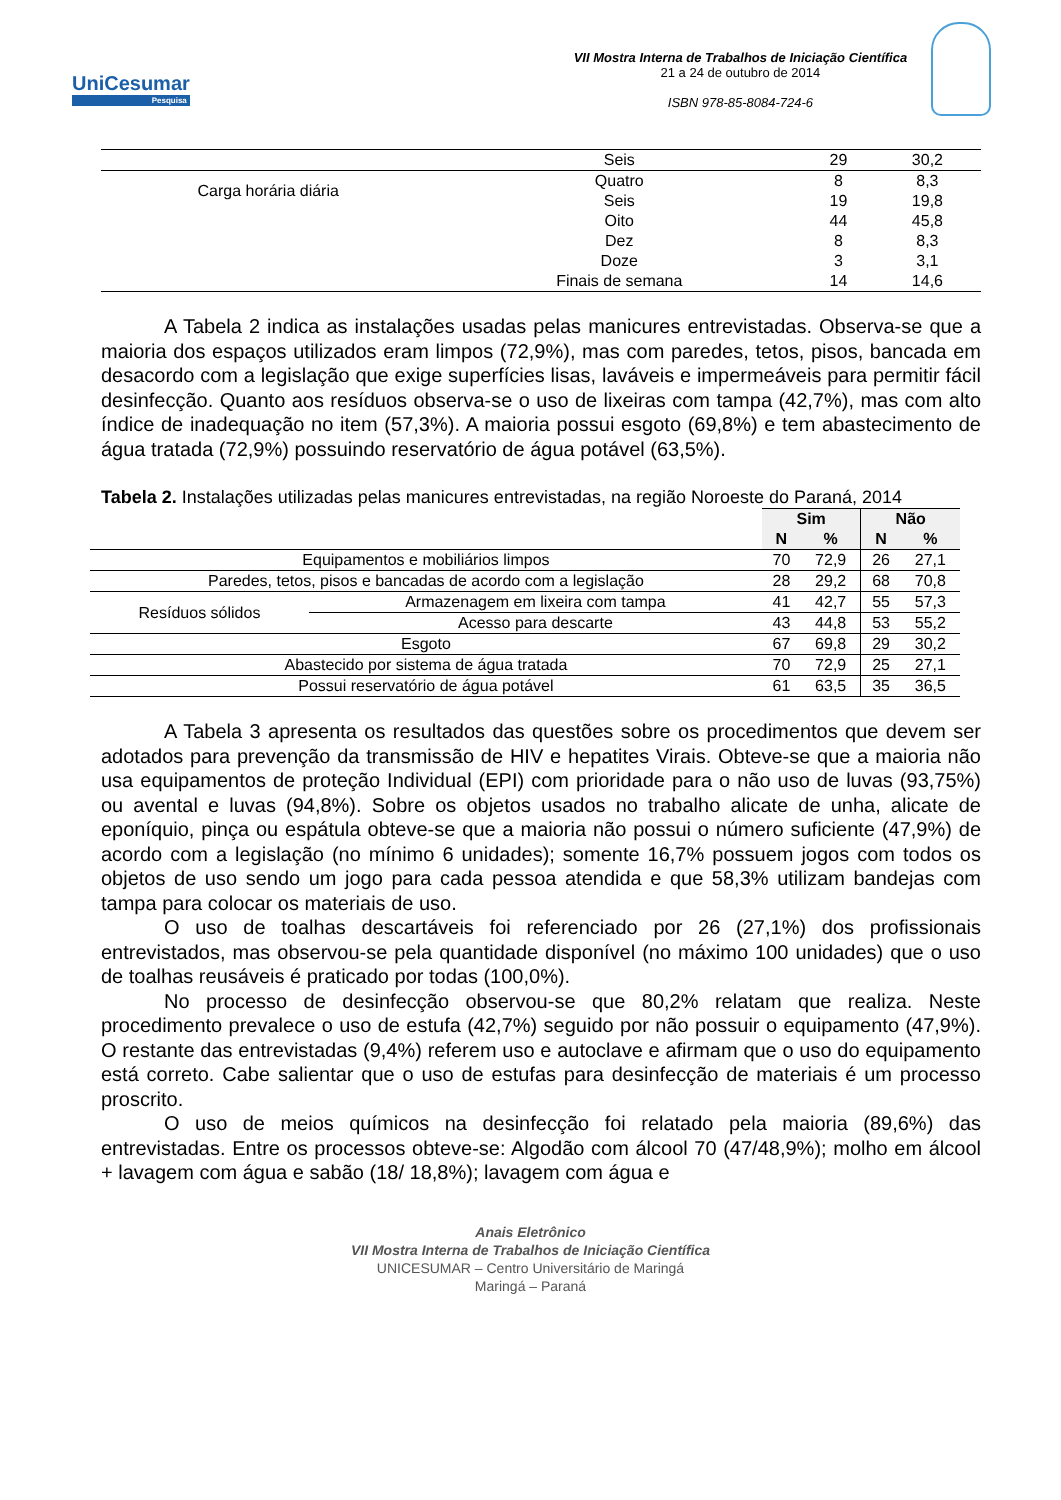UniCesumar
Pesquisa
VII Mostra Interna de Trabalhos de Iniciação Científica
21 a 24 de outubro de 2014
ISBN 978-85-8084-724-6
| | Seis | 29 | 30,2 |
| Carga horária diária | Quatro | 8 | 8,3 |
| | Seis | 19 | 19,8 |
| | Oito | 44 | 45,8 |
| | Dez | 8 | 8,3 |
| | Doze | 3 | 3,1 |
| | Finais de semana | 14 | 14,6 |
A Tabela 2 indica as instalações usadas pelas manicures entrevistadas. Observa-se que a maioria dos espaços utilizados eram limpos (72,9%), mas com paredes, tetos, pisos, bancada em desacordo com a legislação que exige superfícies lisas, laváveis e impermeáveis para permitir fácil desinfecção. Quanto aos resíduos observa-se o uso de lixeiras com tampa (42,7%), mas com alto índice de inadequação no item (57,3%). A maioria possui esgoto (69,8%) e tem abastecimento de água tratada (72,9%) possuindo reservatório de água potável (63,5%).
Tabela 2. Instalações utilizadas pelas manicures entrevistadas, na região Noroeste do Paraná, 2014
| | | Sim | | Não | |
| --- | --- | --- | --- | --- | --- |
| | | N | % | N | % |
| Equipamentos e mobiliários limpos | | 70 | 72,9 | 26 | 27,1 |
| Paredes, tetos, pisos e bancadas de acordo com a legislação | | 28 | 29,2 | 68 | 70,8 |
| Resíduos sólidos | Armazenagem em lixeira com tampa | 41 | 42,7 | 55 | 57,3 |
| | Acesso para descarte | 43 | 44,8 | 53 | 55,2 |
| Esgoto | | 67 | 69,8 | 29 | 30,2 |
| Abastecido por sistema de água tratada | | 70 | 72,9 | 25 | 27,1 |
| Possui reservatório de água potável | | 61 | 63,5 | 35 | 36,5 |
A Tabela 3 apresenta os resultados das questões sobre os procedimentos que devem ser adotados para prevenção da transmissão de HIV e hepatites Virais. Obteve-se que a maioria não usa equipamentos de proteção Individual (EPI) com prioridade para o não uso de luvas (93,75%) ou avental e luvas (94,8%). Sobre os objetos usados no trabalho alicate de unha, alicate de eponíquio, pinça ou espátula obteve-se que a maioria não possui o número suficiente (47,9%) de acordo com a legislação (no mínimo 6 unidades); somente 16,7% possuem jogos com todos os objetos de uso sendo um jogo para cada pessoa atendida e que 58,3% utilizam bandejas com tampa para colocar os materiais de uso.
O uso de toalhas descartáveis foi referenciado por 26 (27,1%) dos profissionais entrevistados, mas observou-se pela quantidade disponível (no máximo 100 unidades) que o uso de toalhas reusáveis é praticado por todas (100,0%).
No processo de desinfecção observou-se que 80,2% relatam que realiza. Neste procedimento prevalece o uso de estufa (42,7%) seguido por não possuir o equipamento (47,9%). O restante das entrevistadas (9,4%) referem uso e autoclave e afirmam que o uso do equipamento está correto. Cabe salientar que o uso de estufas para desinfecção de materiais é um processo proscrito.
O uso de meios químicos na desinfecção foi relatado pela maioria (89,6%) das entrevistadas. Entre os processos obteve-se: Algodão com álcool 70 (47/48,9%); molho em álcool + lavagem com água e sabão (18/ 18,8%); lavagem com água e
Anais Eletrônico
VII Mostra Interna de Trabalhos de Iniciação Científica
UNICESUMAR – Centro Universitário de Maringá
Maringá – Paraná